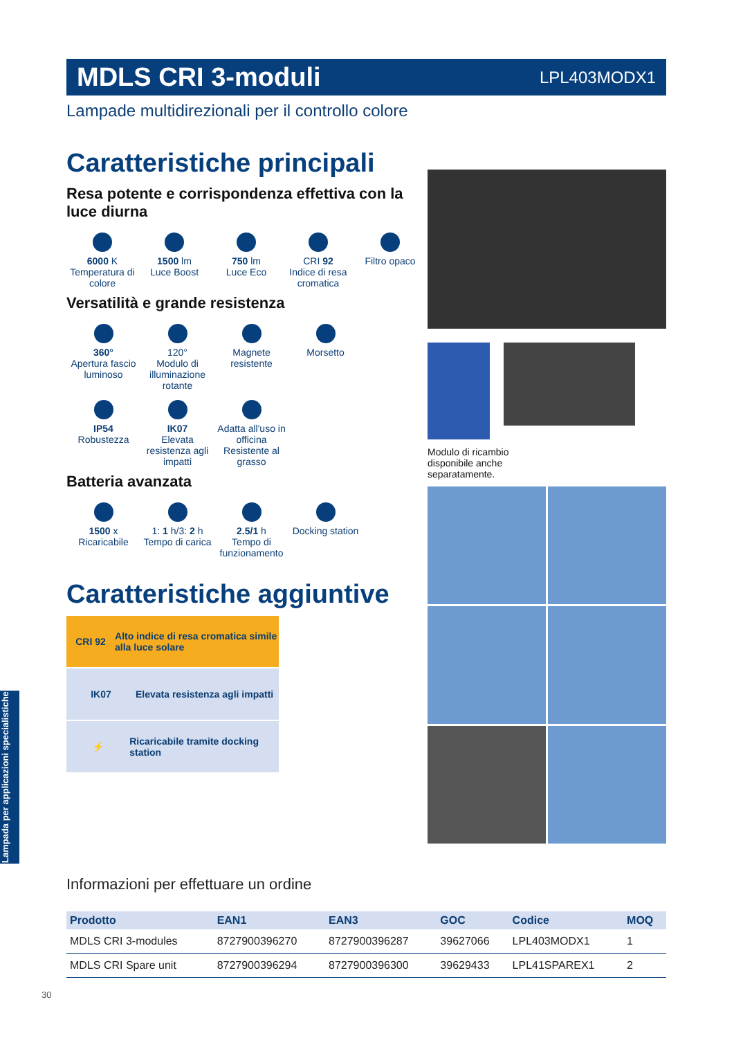MDLS CRI 3-moduli
LPL403MODX1
Lampade multidirezionali per il controllo colore
Caratteristiche principali
Resa potente e corrispondenza effettiva con la luce diurna
6000 K
Temperatura di colore
1500 lm
Luce Boost
750 lm
Luce Eco
CRI 92
Indice di resa cromatica
Filtro opaco
Versatilità e grande resistenza
360°
Apertura fascio luminoso
120°
Modulo di illuminazione rotante
Magnete resistente
Morsetto
IP54
Robustezza
IK07
Elevata resistenza agli impatti
Adatta all'uso in officina
Resistente al grasso
Batteria avanzata
1500 x
Ricaricabile
1: 1 h/3: 2 h
Tempo di carica
2.5/1 h
Tempo di funzionamento
Docking station
Caratteristiche aggiuntive
CRI 92
Alto indice di resa cromatica simile alla luce solare
IK07
Elevata resistenza agli impatti
⚡
Ricaricabile tramite docking station
Modulo di ricambio
disponibile anche
separatamente.
Informazioni per effettuare un ordine
| Prodotto | EAN1 | EAN3 | GOC | Codice | MOQ |
| --- | --- | --- | --- | --- | --- |
| MDLS CRI 3-modules | 8727900396270 | 8727900396287 | 39627066 | LPL403MODX1 | 1 |
| MDLS CRI Spare unit | 8727900396294 | 8727900396300 | 39629433 | LPL41SPAREX1 | 2 |
Lampada per applicazioni specialistiche
30